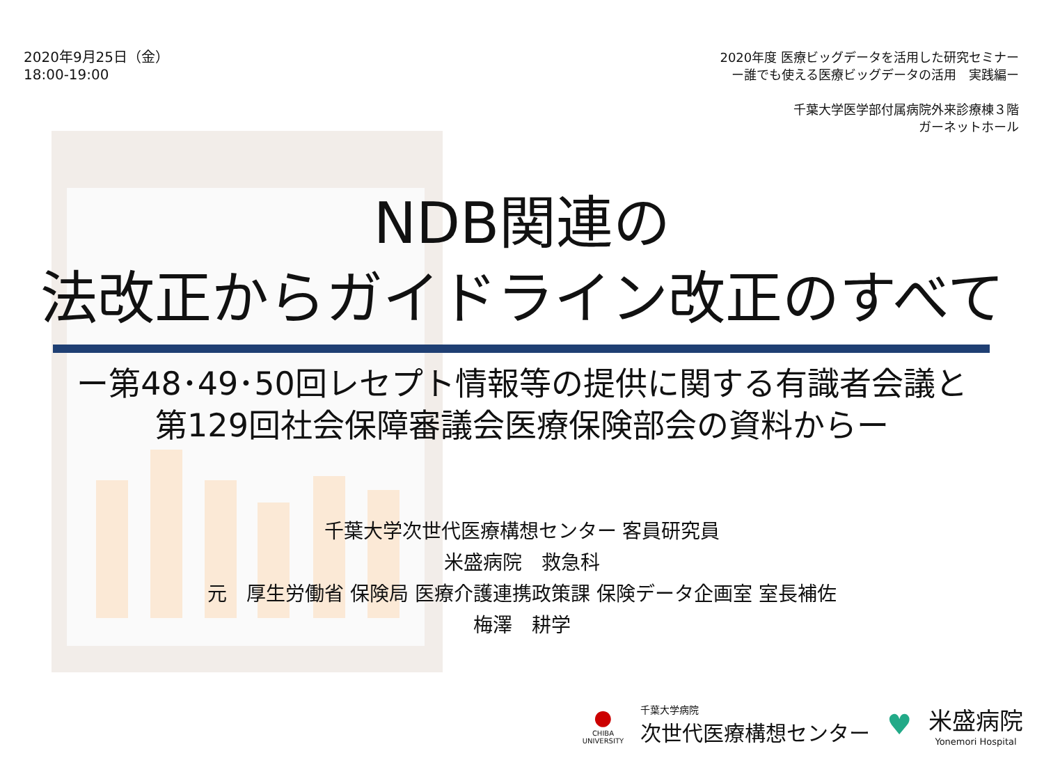2020年9月25日（金）
18:00-19:00
2020年度 医療ビッグデータを活用した研究セミナー
ー誰でも使える医療ビッグデータの活用　実践編ー
千葉大学医学部付属病院外来診療棟３階
ガーネットホール
NDB関連の
法改正からガイドライン改正のすべて
ー第48･49･50回レセプト情報等の提供に関する有識者会議と
第129回社会保障審議会医療保険部会の資料からー
千葉大学次世代医療構想センター 客員研究員
米盛病院　救急科
元　厚生労働省 保険局 医療介護連携政策課 保険データ企画室 室長補佐
梅澤　耕学
●
CHIBA
UNIVERSITY
千葉大学病院
次世代医療構想センター
♥
米盛病院
Yonemori Hospital